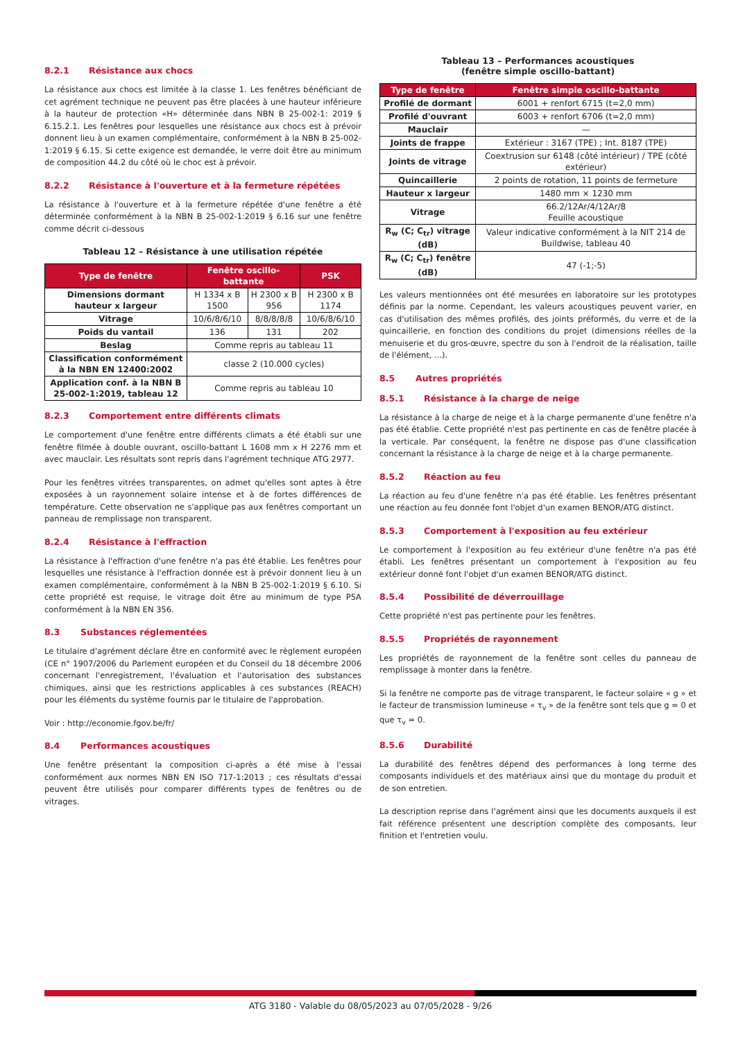8.2.1 Résistance aux chocs
La résistance aux chocs est limitée à la classe 1. Les fenêtres bénéficiant de cet agrément technique ne peuvent pas être placées à une hauteur inférieure à la hauteur de protection «H» déterminée dans NBN B 25-002-1: 2019 § 6.15.2.1. Les fenêtres pour lesquelles une résistance aux chocs est à prévoir donnent lieu à un examen complémentaire, conformément à la NBN B 25-002-1:2019 § 6.15. Si cette exigence est demandée, le verre doit être au minimum de composition 44.2 du côté où le choc est à prévoir.
8.2.2 Résistance à l'ouverture et à la fermeture répétées
La résistance à l'ouverture et à la fermeture répétée d'une fenêtre a été déterminée conformément à la NBN B 25-002-1:2019 § 6.16 sur une fenêtre comme décrit ci-dessous
Tableau 12 – Résistance à une utilisation répétée
| Type de fenêtre | Fenêtre oscillo-battante | | PSK |
| --- | --- | --- | --- |
| Dimensions dormant hauteur x largeur | H 1334 x B 1500 | H 2300 x B 956 | H 2300 x B 1174 |
| Vitrage | 10/6/8/6/10 | 8/8/8/8/8 | 10/6/8/6/10 |
| Poids du vantail | 136 | 131 | 202 |
| Beslag | Comme repris au tableau 11 | | |
| Classification conformément à la NBN EN 12400:2002 | classe 2 (10.000 cycles) | | |
| Application conf. à la NBN B 25-002-1:2019, tableau 12 | Comme repris au tableau 10 | | |
8.2.3 Comportement entre différents climats
Le comportement d'une fenêtre entre différents climats a été établi sur une fenêtre filmée à double ouvrant, oscillo-battant L 1608 mm x H 2276 mm et avec mauclair. Les résultats sont repris dans l'agrément technique ATG 2977.
Pour les fenêtres vitrées transparentes, on admet qu'elles sont aptes à être exposées à un rayonnement solaire intense et à de fortes différences de température. Cette observation ne s'applique pas aux fenêtres comportant un panneau de remplissage non transparent.
8.2.4 Résistance à l'effraction
La résistance à l'effraction d'une fenêtre n'a pas été établie. Les fenêtres pour lesquelles une résistance à l'effraction donnée est à prévoir donnent lieu à un examen complémentaire, conformément à la NBN B 25-002-1:2019 § 6.10. Si cette propriété est requise, le vitrage doit être au minimum de type P5A conformément à la NBN EN 356.
8.3 Substances réglementées
Le titulaire d'agrément déclare être en conformité avec le règlement européen (CE n° 1907/2006 du Parlement européen et du Conseil du 18 décembre 2006 concernant l'enregistrement, l'évaluation et l'autorisation des substances chimiques, ainsi que les restrictions applicables à ces substances (REACH) pour les éléments du système fournis par le titulaire de l'approbation.
Voir : http://economie.fgov.be/fr/
8.4 Performances acoustiques
Une fenêtre présentant la composition ci-après a été mise à l'essai conformément aux normes NBN EN ISO 717-1:2013 ; ces résultats d'essai peuvent être utilisés pour comparer différents types de fenêtres ou de vitrages.
Tableau 13 – Performances acoustiques
(fenêtre simple oscillo-battant)
| Type de fenêtre | Fenêtre simple oscillo-battante |
| --- | --- |
| Profilé de dormant | 6001 + renfort 6715 (t=2,0 mm) |
| Profilé d'ouvrant | 6003 + renfort 6706 (t=2,0 mm) |
| Mauclair | — |
| Joints de frappe | Extérieur : 3167 (TPE) ; Int. 8187 (TPE) |
| Joints de vitrage | Coextrusion sur 6148 (côté intérieur) / TPE (côté extérieur) |
| Quincaillerie | 2 points de rotation, 11 points de fermeture |
| Hauteur x largeur | 1480 mm × 1230 mm |
| Vitrage | 66.2/12Ar/4/12Ar/8 Feuille acoustique |
| R<sub>w</sub> (C; C<sub>tr</sub>) vitrage (dB) | Valeur indicative conformément à la NIT 214 de Buildwise, tableau 40 |
| R<sub>w</sub> (C; C<sub>tr</sub>) fenêtre (dB) | 47 (-1;-5) |
Les valeurs mentionnées ont été mesurées en laboratoire sur les prototypes définis par la norme. Cependant, les valeurs acoustiques peuvent varier, en cas d'utilisation des mêmes profilés, des joints préformés, du verre et de la quincaillerie, en fonction des conditions du projet (dimensions réelles de la menuiserie et du gros-œuvre, spectre du son à l'endroit de la réalisation, taille de l'élément, ...).
8.5 Autres propriétés
8.5.1 Résistance à la charge de neige
La résistance à la charge de neige et à la charge permanente d'une fenêtre n'a pas été établie. Cette propriété n'est pas pertinente en cas de fenêtre placée à la verticale. Par conséquent, la fenêtre ne dispose pas d'une classification concernant la résistance à la charge de neige et à la charge permanente.
8.5.2 Réaction au feu
La réaction au feu d'une fenêtre n'a pas été établie. Les fenêtres présentant une réaction au feu donnée font l'objet d'un examen BENOR/ATG distinct.
8.5.3 Comportement à l'exposition au feu extérieur
Le comportement à l'exposition au feu extérieur d'une fenêtre n'a pas été établi. Les fenêtres présentant un comportement à l'exposition au feu extérieur donné font l'objet d'un examen BENOR/ATG distinct.
8.5.4 Possibilité de déverrouillage
Cette propriété n'est pas pertinente pour les fenêtres.
8.5.5 Propriétés de rayonnement
Les propriétés de rayonnement de la fenêtre sont celles du panneau de remplissage à monter dans la fenêtre.
Si la fenêtre ne comporte pas de vitrage transparent, le facteur solaire « g » et le facteur de transmission lumineuse « τ<sub>v</sub> » de la fenêtre sont tels que g = 0 et que τ<sub>v</sub> = 0.
8.5.6 Durabilité
La durabilité des fenêtres dépend des performances à long terme des composants individuels et des matériaux ainsi que du montage du produit et de son entretien.
La description reprise dans l'agrément ainsi que les documents auxquels il est fait référence présentent une description complète des composants, leur finition et l'entretien voulu.
ATG 3180 - Valable du 08/05/2023 au 07/05/2028 - 9/26